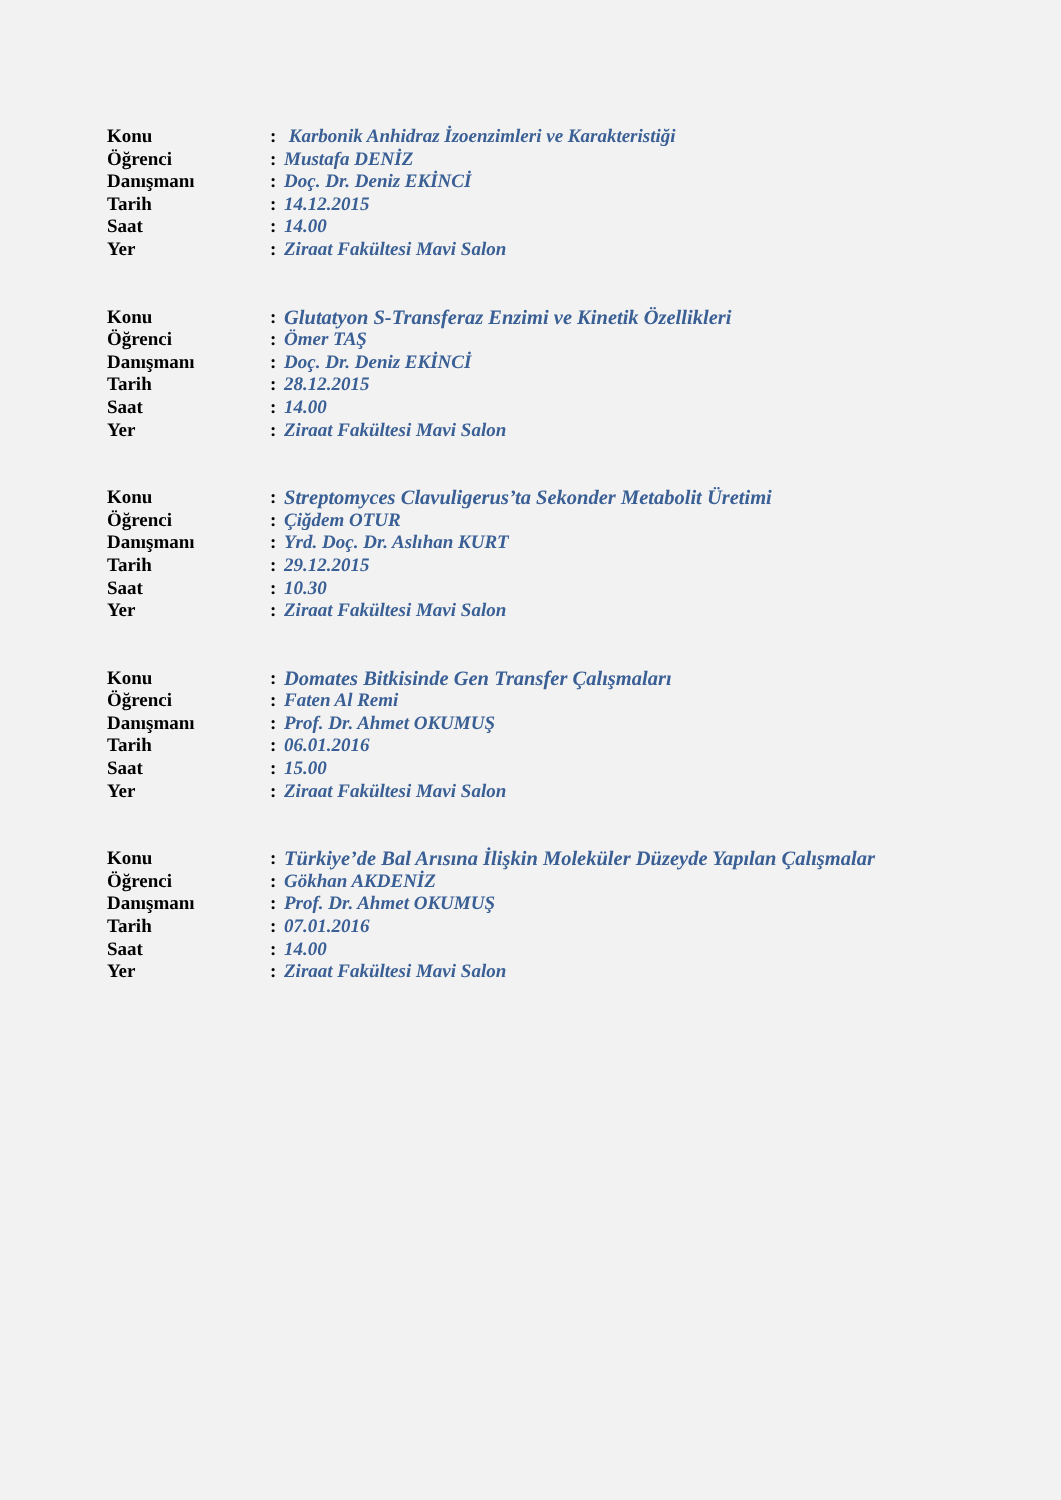Konu: Karbonik Anhidraz İzoenzimleri ve Karakteristiği
Öğrenci: Mustafa DENİZ
Danışmanı: Doç. Dr. Deniz EKİNCİ
Tarih: 14.12.2015
Saat: 14.00
Yer: Ziraat Fakültesi Mavi Salon
Konu: Glutatyon S-Transferaz Enzimi ve Kinetik Özellikleri
Öğrenci: Ömer TAŞ
Danışmanı: Doç. Dr. Deniz EKİNCİ
Tarih: 28.12.2015
Saat: 14.00
Yer: Ziraat Fakültesi Mavi Salon
Konu: Streptomyces Clavuligerus’ta Sekonder Metabolit Üretimi
Öğrenci: Çiğdem OTUR
Danışmanı: Yrd. Doç. Dr. Aslıhan KURT
Tarih: 29.12.2015
Saat: 10.30
Yer: Ziraat Fakültesi Mavi Salon
Konu: Domates Bitkisinde Gen Transfer Çalışmaları
Öğrenci: Faten Al Remi
Danışmanı: Prof. Dr. Ahmet OKUMUŞ
Tarih: 06.01.2016
Saat: 15.00
Yer: Ziraat Fakültesi Mavi Salon
Konu: Türkiye’de Bal Arısına İlişkin Moleküler Düzeyde Yapılan Çalışmalar
Öğrenci: Gökhan AKDENİZ
Danışmanı: Prof. Dr. Ahmet OKUMUŞ
Tarih: 07.01.2016
Saat: 14.00
Yer: Ziraat Fakültesi Mavi Salon